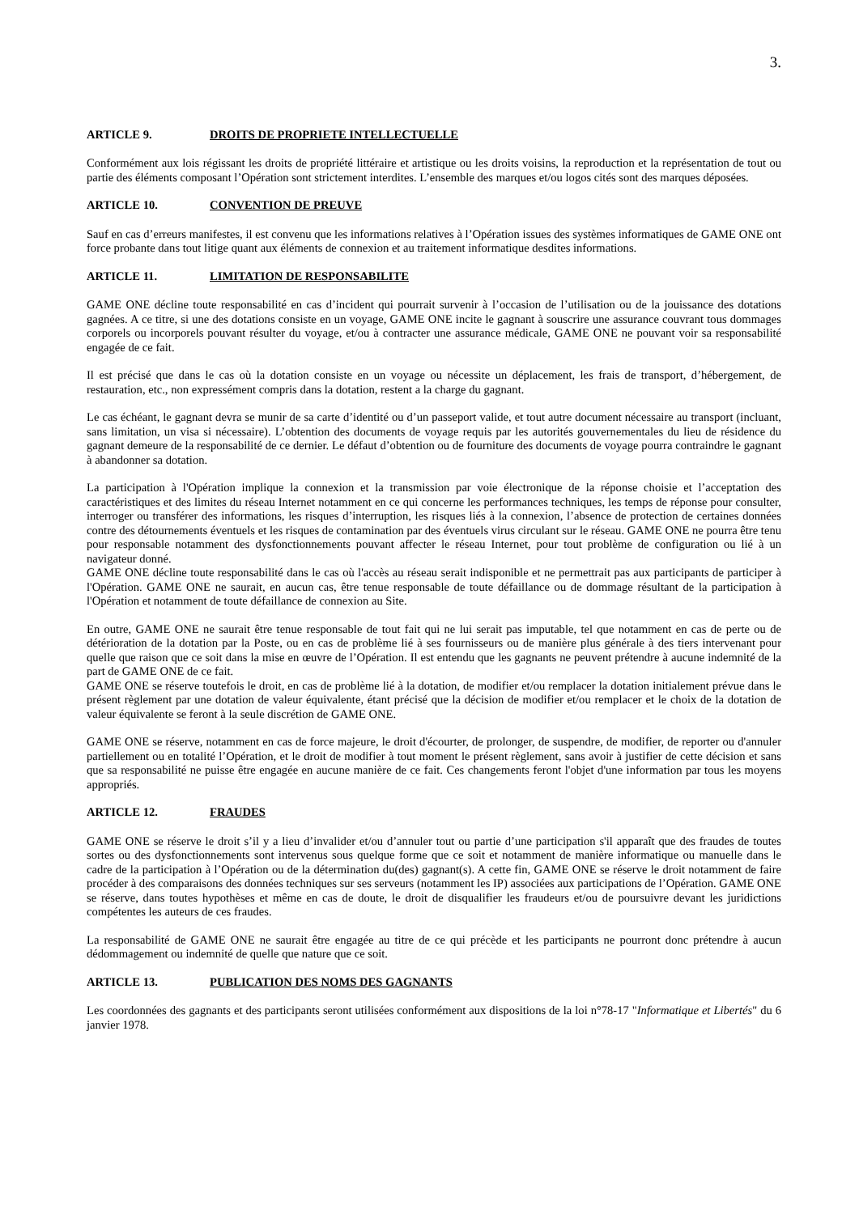3.
ARTICLE 9. DROITS DE PROPRIETE INTELLECTUELLE
Conformément aux lois régissant les droits de propriété littéraire et artistique ou les droits voisins, la reproduction et la représentation de tout ou partie des éléments composant l’Opération sont strictement interdites. L’ensemble des marques et/ou logos cités sont des marques déposées.
ARTICLE 10. CONVENTION DE PREUVE
Sauf en cas d’erreurs manifestes, il est convenu que les informations relatives à l’Opération issues des systèmes informatiques de GAME ONE ont force probante dans tout litige quant aux éléments de connexion et au traitement informatique desdites informations.
ARTICLE 11. LIMITATION DE RESPONSABILITE
GAME ONE décline toute responsabilité en cas d’incident qui pourrait survenir à l’occasion de l’utilisation ou de la jouissance des dotations gagnées. A ce titre, si une des dotations consiste en un voyage, GAME ONE incite le gagnant à souscrire une assurance couvrant tous dommages corporels ou incorporels pouvant résulter du voyage, et/ou à contracter une assurance médicale, GAME ONE ne pouvant voir sa responsabilité engagée de ce fait.
Il est précisé que dans le cas où la dotation consiste en un voyage ou nécessite un déplacement, les frais de transport, d’hébergement, de restauration, etc., non expressément compris dans la dotation, restent a la charge du gagnant.
Le cas échéant, le gagnant devra se munir de sa carte d’identité ou d’un passeport valide, et tout autre document nécessaire au transport (incluant, sans limitation, un visa si nécessaire). L’obtention des documents de voyage requis par les autorités gouvernementales du lieu de résidence du gagnant demeure de la responsabilité de ce dernier. Le défaut d’obtention ou de fourniture des documents de voyage pourra contraindre le gagnant à abandonner sa dotation.
La participation à l'Opération implique la connexion et la transmission par voie électronique de la réponse choisie et l’acceptation des caractéristiques et des limites du réseau Internet notamment en ce qui concerne les performances techniques, les temps de réponse pour consulter, interroger ou transférer des informations, les risques d’interruption, les risques liés à la connexion, l’absence de protection de certaines données contre des détournements éventuels et les risques de contamination par des éventuels virus circulant sur le réseau. GAME ONE ne pourra être tenu pour responsable notamment des dysfonctionnements pouvant affecter le réseau Internet, pour tout problème de configuration ou lié à un navigateur donné.
GAME ONE décline toute responsabilité dans le cas où l'accès au réseau serait indisponible et ne permettrait pas aux participants de participer à l'Opération. GAME ONE ne saurait, en aucun cas, être tenue responsable de toute défaillance ou de dommage résultant de la participation à l'Opération et notamment de toute défaillance de connexion au Site.
En outre, GAME ONE ne saurait être tenue responsable de tout fait qui ne lui serait pas imputable, tel que notamment en cas de perte ou de détérioration de la dotation par la Poste, ou en cas de problème lié à ses fournisseurs ou de manière plus générale à des tiers intervenant pour quelle que raison que ce soit dans la mise en œuvre de l’Opération. Il est entendu que les gagnants ne peuvent prétendre à aucune indemnité de la part de GAME ONE de ce fait.
GAME ONE se réserve toutefois le droit, en cas de problème lié à la dotation, de modifier et/ou remplacer la dotation initialement prévue dans le présent règlement par une dotation de valeur équivalente, étant précisé que la décision de modifier et/ou remplacer et le choix de la dotation de valeur équivalente se feront à la seule discrétion de GAME ONE.
GAME ONE se réserve, notamment en cas de force majeure, le droit d'écourter, de prolonger, de suspendre, de modifier, de reporter ou d'annuler partiellement ou en totalité l’Opération, et le droit de modifier à tout moment le présent règlement, sans avoir à justifier de cette décision et sans que sa responsabilité ne puisse être engagée en aucune manière de ce fait. Ces changements feront l'objet d'une information par tous les moyens appropriés.
ARTICLE 12. FRAUDES
GAME ONE se réserve le droit s’il y a lieu d’invalider et/ou d’annuler tout ou partie d’une participation s'il apparaît que des fraudes de toutes sortes ou des dysfonctionnements sont intervenus sous quelque forme que ce soit et notamment de manière informatique ou manuelle dans le cadre de la participation à l’Opération ou de la détermination du(des) gagnant(s). A cette fin, GAME ONE se réserve le droit notamment de faire procéder à des comparaisons des données techniques sur ses serveurs (notamment les IP) associées aux participations de l’Opération. GAME ONE se réserve, dans toutes hypothèses et même en cas de doute, le droit de disqualifier les fraudeurs et/ou de poursuivre devant les juridictions compétentes les auteurs de ces fraudes.
La responsabilité de GAME ONE ne saurait être engagée au titre de ce qui précède et les participants ne pourront donc prétendre à aucun dédommagement ou indemnité de quelle que nature que ce soit.
ARTICLE 13. PUBLICATION DES NOMS DES GAGNANTS
Les coordonnées des gagnants et des participants seront utilisées conformément aux dispositions de la loi n°78-17 "Informatique et Libertés" du 6 janvier 1978.